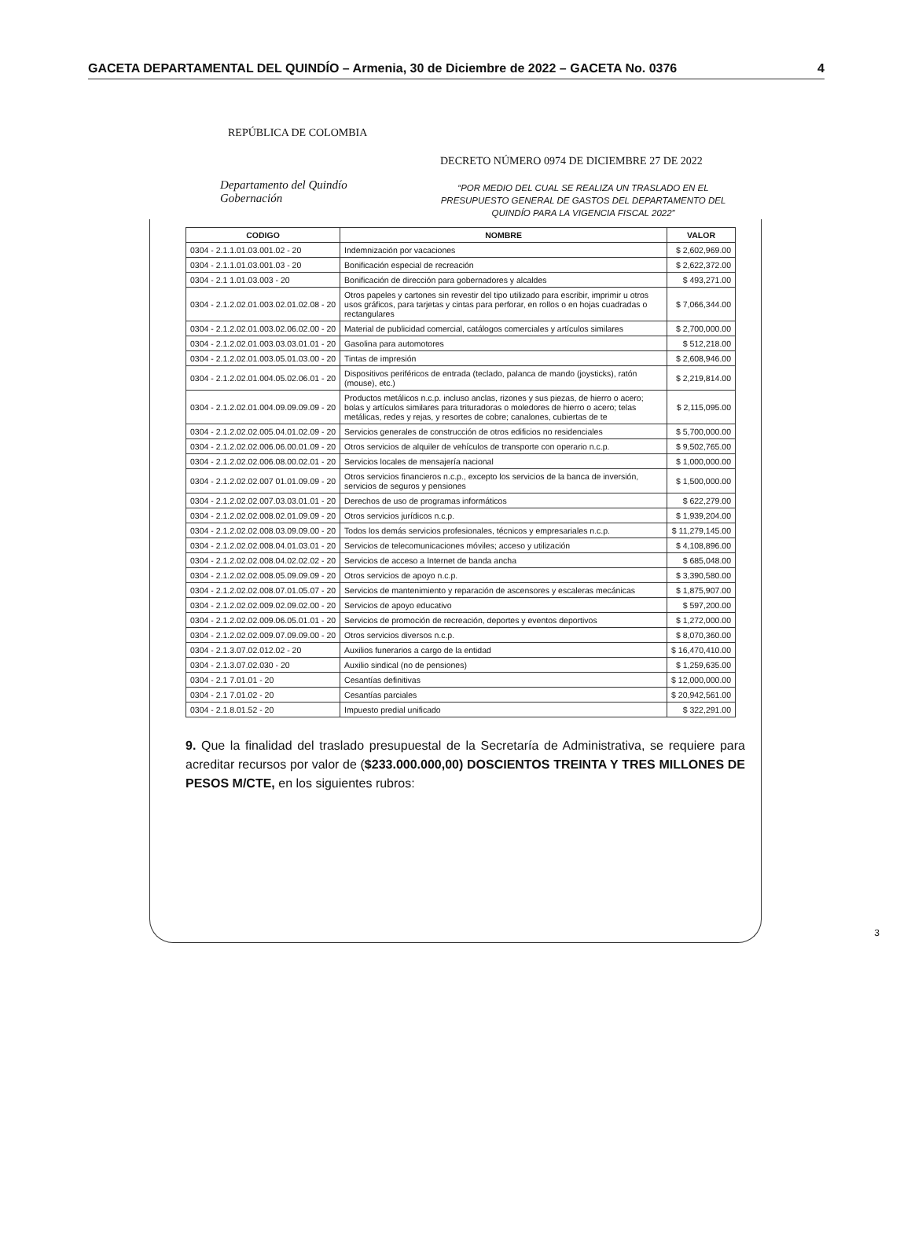GACETA DEPARTAMENTAL DEL QUINDÍO – Armenia, 30 de Diciembre de 2022 – GACETA No. 0376 4
REPÚBLICA DE COLOMBIA
DECRETO NÚMERO 0974 DE DICIEMBRE 27 DE 2022
Departamento del Quindío
Gobernación
“POR MEDIO DEL CUAL SE REALIZA UN TRASLADO EN EL PRESUPUESTO GENERAL DE GASTOS DEL DEPARTAMENTO DEL QUINDÍO PARA LA VIGENCIA FISCAL 2022”
| CODIGO | NOMBRE | VALOR |
| --- | --- | --- |
| 0304 - 2.1.1.01.03.001.02 - 20 | Indemnización por vacaciones | $ 2,602,969.00 |
| 0304 - 2.1.1.01.03.001.03 - 20 | Bonificación especial de recreación | $ 2,622,372.00 |
| 0304 - 2.1 1.01.03.003 - 20 | Bonificación de dirección para gobernadores y alcaldes | $ 493,271.00 |
| 0304 - 2.1.2.02.01.003.02.01.02.08 - 20 | Otros papeles y cartones sin revestir del tipo utilizado para escribir, imprimir u otros usos gráficos, para tarjetas y cintas para perforar, en rollos o en hojas cuadradas o rectangulares | $ 7,066,344.00 |
| 0304 - 2.1.2.02.01.003.02.06.02.00 - 20 | Material de publicidad comercial, catálogos comerciales y artículos similares | $ 2,700,000.00 |
| 0304 - 2.1.2.02.01.003.03.03.01.01 - 20 | Gasolina para automotores | $ 512,218.00 |
| 0304 - 2.1.2.02.01.003.05.01.03.00 - 20 | Tintas de impresión | $ 2,608,946.00 |
| 0304 - 2.1.2.02.01.004.05.02.06.01 - 20 | Dispositivos periféricos de entrada (teclado, palanca de mando (joysticks), ratón (mouse), etc.) | $ 2,219,814.00 |
| 0304 - 2.1.2.02.01.004.09.09.09.09 - 20 | Productos metálicos n.c.p. incluso anclas, rizones y sus piezas, de hierro o acero; bolas y artículos similares para trituradoras o moledores de hierro o acero; telas metálicas, redes y rejas, y resortes de cobre; canalones, cubiertas de te | $ 2,115,095.00 |
| 0304 - 2.1.2.02.02.005.04.01.02.09 - 20 | Servicios generales de construcción de otros edificios no residenciales | $ 5,700,000.00 |
| 0304 - 2.1.2.02.02.006.06.00.01.09 - 20 | Otros servicios de alquiler de vehículos de transporte con operario n.c.p. | $ 9,502,765.00 |
| 0304 - 2.1.2.02.02.006.08.00.02.01 - 20 | Servicios locales de mensajería nacional | $ 1,000,000.00 |
| 0304 - 2.1.2.02.02.007 01.01.09.09 - 20 | Otros servicios financieros n.c.p., excepto los servicios de la banca de inversión, servicios de seguros y pensiones | $ 1,500,000.00 |
| 0304 - 2.1.2.02.02.007.03.03.01.01 - 20 | Derechos de uso de programas informáticos | $ 622,279.00 |
| 0304 - 2.1.2.02.02.008.02.01.09.09 - 20 | Otros servicios jurídicos n.c.p. | $ 1,939,204.00 |
| 0304 - 2.1.2.02.02.008.03.09.09.00 - 20 | Todos los demás servicios profesionales, técnicos y empresariales n.c.p. | $ 11,279,145.00 |
| 0304 - 2.1.2.02.02.008.04.01.03.01 - 20 | Servicios de telecomunicaciones móviles; acceso y utilización | $ 4,108,896.00 |
| 0304 - 2.1.2.02.02.008.04.02.02.02 - 20 | Servicios de acceso a Internet de banda ancha | $ 685,048.00 |
| 0304 - 2.1.2.02.02.008.05.09.09.09 - 20 | Otros servicios de apoyo n.c.p. | $ 3,390,580.00 |
| 0304 - 2.1.2.02.02.008.07.01.05.07 - 20 | Servicios de mantenimiento y reparación de ascensores y escaleras mecánicas | $ 1,875,907.00 |
| 0304 - 2.1.2.02.02.009.02.09.02.00 - 20 | Servicios de apoyo educativo | $ 597,200.00 |
| 0304 - 2.1.2.02.02.009.06.05.01.01 - 20 | Servicios de promoción de recreación, deportes y eventos deportivos | $ 1,272,000.00 |
| 0304 - 2.1.2.02.02.009.07.09.09.00 - 20 | Otros servicios diversos n.c.p. | $ 8,070,360.00 |
| 0304 - 2.1.3.07.02.012.02 - 20 | Auxilios funerarios a cargo de la entidad | $ 16,470,410.00 |
| 0304 - 2.1.3.07.02.030 - 20 | Auxilio sindical (no de pensiones) | $ 1,259,635.00 |
| 0304 - 2.1 7.01.01 - 20 | Cesantías definitivas | $ 12,000,000.00 |
| 0304 - 2.1 7.01.02 - 20 | Cesantías parciales | $ 20,942,561.00 |
| 0304 - 2.1.8.01.52 - 20 | Impuesto predial unificado | $ 322,291.00 |
9. Que la finalidad del traslado presupuestal de la Secretaría de Administrativa, se requiere para acreditar recursos por valor de ($233.000.000,00) DOSCIENTOS TREINTA Y TRES MILLONES DE PESOS M/CTE, en los siguientes rubros:
3